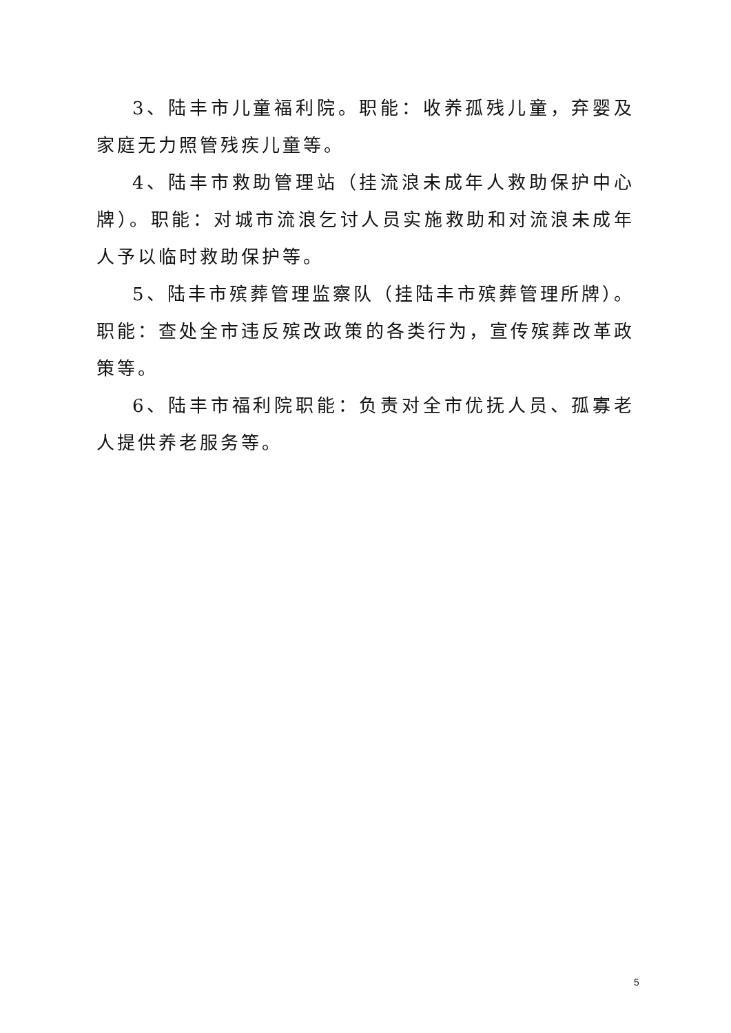3、陆丰市儿童福利院。职能：收养孤残儿童，弃婴及家庭无力照管残疾儿童等。
4、陆丰市救助管理站（挂流浪未成年人救助保护中心牌）。职能：对城市流浪乞讨人员实施救助和对流浪未成年人予以临时救助保护等。
5、陆丰市殡葬管理监察队（挂陆丰市殡葬管理所牌）。职能：查处全市违反殡改政策的各类行为，宣传殡葬改革政策等。
6、陆丰市福利院职能：负责对全市优抚人员、孤寡老人提供养老服务等。
5